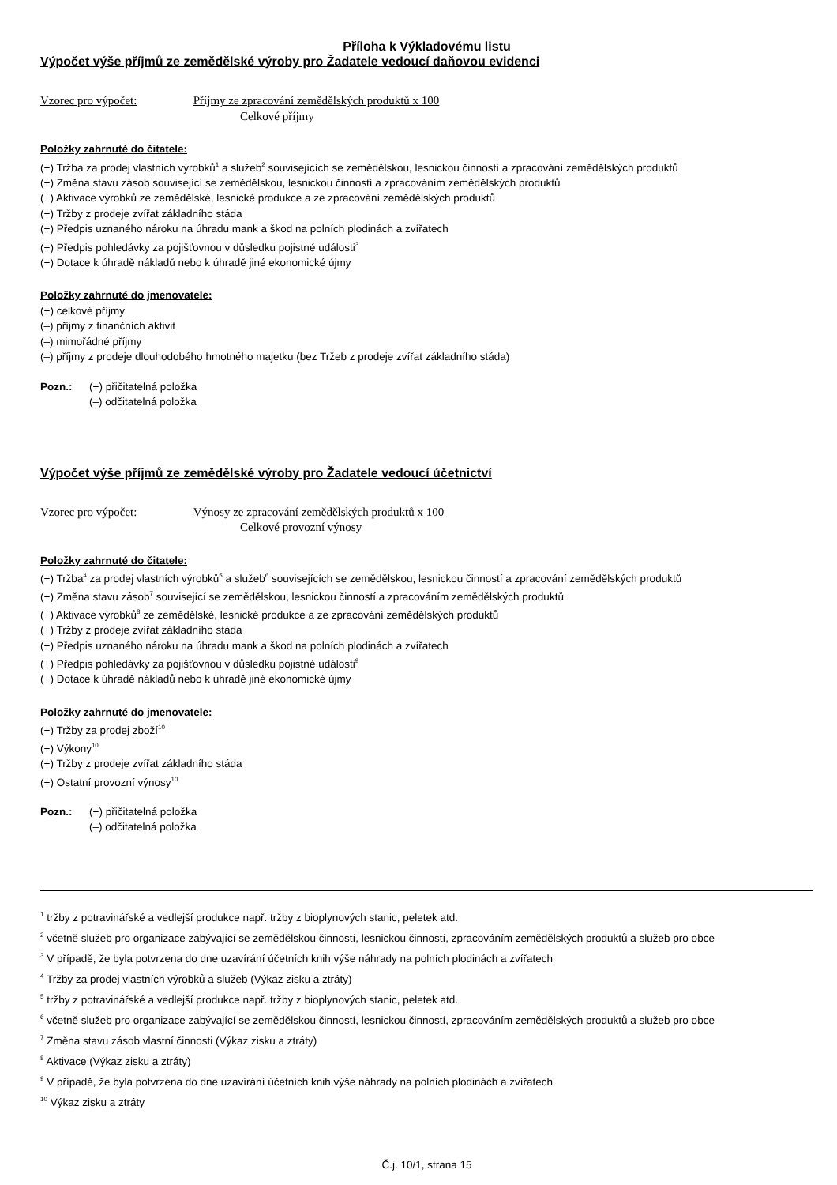Příloha k Výkladovému listu
Výpočet výše příjmů ze zemědělské výroby pro Žadatele vedoucí daňovou evidenci
Vzorec pro výpočet: Příjmy ze zpracování zemědělských produktů x 100
Celkové příjmy
Položky zahrnuté do čitatele:
(+) Tržba za prodej vlastních výrobků<sup>1</sup> a služeb<sup>2</sup> souvisejících se zemědělskou, lesnickou činností a zpracování zemědělských produktů
(+) Změna stavu zásob související se zemědělskou, lesnickou činností a zpracováním zemědělských produktů
(+) Aktivace výrobků ze zemědělské, lesnické produkce a ze zpracování zemědělských produktů
(+) Tržby z prodeje zvířat základního stáda
(+) Předpis uznaného nároku na úhradu mank a škod na polních plodinách a zvířatech
(+) Předpis pohledávky za pojišťovnou v důsledku pojistné události<sup>3</sup>
(+) Dotace k úhradě nákladů nebo k úhradě jiné ekonomické újmy
Položky zahrnuté do jmenovatele:
(+) celkové příjmy
(–) příjmy z finančních aktivit
(–) mimořádné příjmy
(–) příjmy z prodeje dlouhodobého hmotného majetku (bez Tržeb z prodeje zvířat základního stáda)
Pozn.: (+) přičitatelná položka
(–) odčitatelná položka
Výpočet výše příjmů ze zemědělské výroby pro Žadatele vedoucí účetnictví
Vzorec pro výpočet: Výnosy ze zpracování zemědělských produktů x 100
Celkové provozní výnosy
Položky zahrnuté do čitatele:
(+) Tržba<sup>4</sup> za prodej vlastních výrobků<sup>5</sup> a služeb<sup>6</sup> souvisejících se zemědělskou, lesnickou činností a zpracování zemědělských produktů
(+) Změna stavu zásob<sup>7</sup> související se zemědělskou, lesnickou činností a zpracováním zemědělských produktů
(+) Aktivace výrobků<sup>8</sup> ze zemědělské, lesnické produkce a ze zpracování zemědělských produktů
(+) Tržby z prodeje zvířat základního stáda
(+) Předpis uznaného nároku na úhradu mank a škod na polních plodinách a zvířatech
(+) Předpis pohledávky za pojišťovnou v důsledku pojistné události<sup>9</sup>
(+) Dotace k úhradě nákladů nebo k úhradě jiné ekonomické újmy
Položky zahrnuté do jmenovatele:
(+) Tržby za prodej zboží<sup>10</sup>
(+) Výkony<sup>10</sup>
(+) Tržby z prodeje zvířat základního stáda
(+) Ostatní provozní výnosy<sup>10</sup>
Pozn.: (+) přičitatelná položka
(–) odčitatelná položka
<sup>1</sup> tržby z potravinářské a vedlejší produkce např. tržby z bioplynových stanic, peletek atd.
<sup>2</sup> včetně služeb pro organizace zabývající se zemědělskou činností, lesnickou činností, zpracováním zemědělských produktů a služeb pro obce
<sup>3</sup> V případě, že byla potvrzena do dne uzavírání účetních knih výše náhrady na polních plodinách a zvířatech
<sup>4</sup> Tržby za prodej vlastních výrobků a služeb (Výkaz zisku a ztráty)
<sup>5</sup> tržby z potravinářské a vedlejší produkce např. tržby z bioplynových stanic, peletek atd.
<sup>6</sup> včetně služeb pro organizace zabývající se zemědělskou činností, lesnickou činností, zpracováním zemědělských produktů a služeb pro obce
<sup>7</sup> Změna stavu zásob vlastní činnosti (Výkaz zisku a ztráty)
<sup>8</sup> Aktivace (Výkaz zisku a ztráty)
<sup>9</sup> V případě, že byla potvrzena do dne uzavírání účetních knih výše náhrady na polních plodinách a zvířatech
<sup>10</sup> Výkaz zisku a ztráty
Č.j. 10/1, strana 15